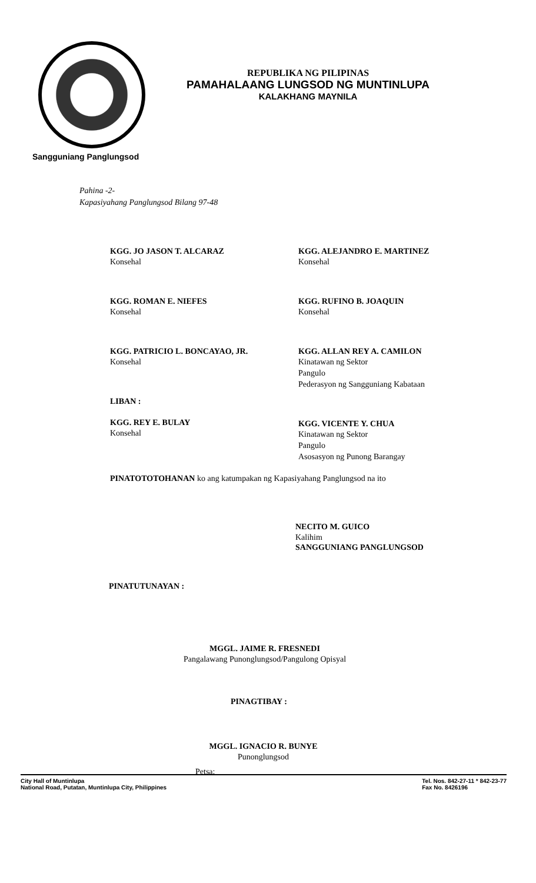REPUBLIKA NG PILIPINAS
PAMAHALAANG LUNGSOD NG MUNTINLUPA
KALAKHANG MAYNILA
Sangguniang Panglungsod
Pahina -2-
Kapasiyahang Panglungsod Bilang 97-48
KGG. JO JASON T. ALCARAZ
Konsehal
KGG. ROMAN E. NIEFES
Konsehal
KGG. PATRICIO L. BONCAYAO, JR.
Konsehal
LIBAN :
KGG. REY E. BULAY
Konsehal
KGG. ALEJANDRO E. MARTINEZ
Konsehal
KGG. RUFINO B. JOAQUIN
Konsehal
KGG. ALLAN REY A. CAMILON
Kinatawan ng Sektor
Pangulo
Pederasyon ng Sangguniang Kabataan
KGG. VICENTE Y. CHUA
Kinatawan ng Sektor
Pangulo
Asosasyon ng Punong Barangay
PINATOTOTOHANAN ko ang katumpakan ng Kapasiyahang Panglungsod na ito
NECITO M. GUICO
Kalihim
SANGGUNIANG PANGLUNGSOD
PINATUTUNAYAN :
MGGL. JAIME R. FRESNEDI
Pangalawang Punonglungsod/Pangulong Opisyal
PINAGTIBAY :
MGGL. IGNACIO R. BUNYE
Punonglungsod
Petsa: ______________________
City Hall of Muntinlupa
National Road, Putatan, Muntinlupa City, Philippines
Tel. Nos. 842-27-11 * 842-23-77
Fax No. 8426196